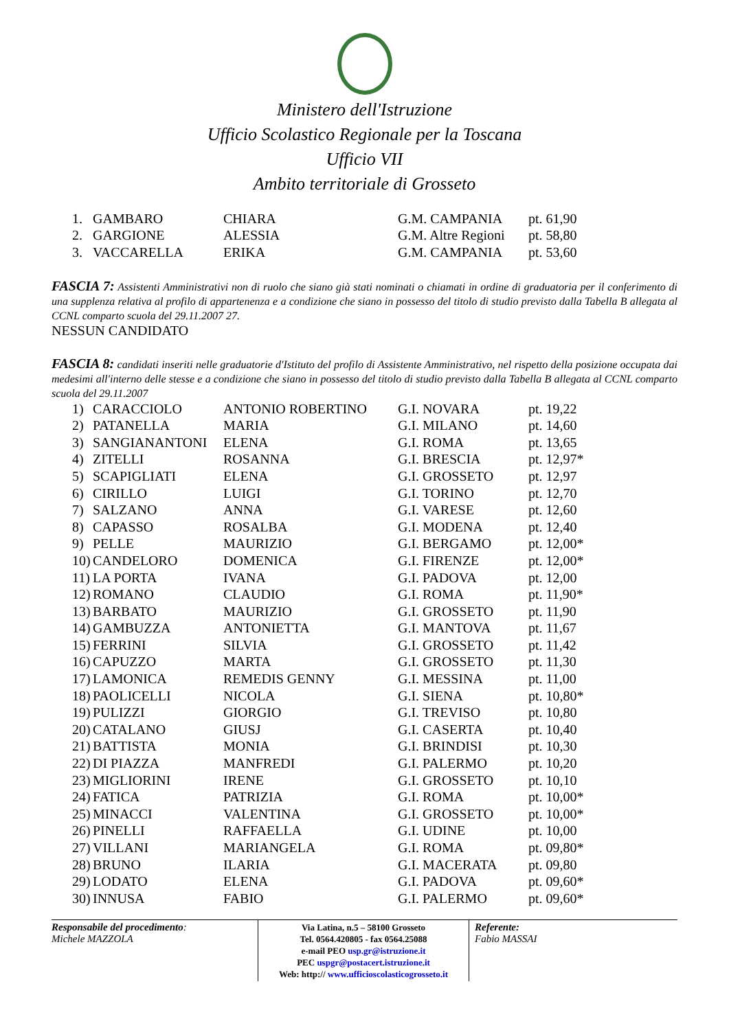Ministero dell'Istruzione
Ufficio Scolastico Regionale per la Toscana
Ufficio VII
Ambito territoriale di Grosseto
| 1. | GAMBARO | CHIARA | G.M. CAMPANIA | pt. 61,90 |
| 2. | GARGIONE | ALESSIA | G.M. Altre Regioni | pt. 58,80 |
| 3. | VACCARELLA | ERIKA | G.M. CAMPANIA | pt. 53,60 |
FASCIA 7: Assistenti Amministrativi non di ruolo che siano già stati nominati o chiamati in ordine di graduatoria per il conferimento di una supplenza relativa al profilo di appartenenza e a condizione che siano in possesso del titolo di studio previsto dalla Tabella B allegata al CCNL comparto scuola del 29.11.2007 27.
NESSUN CANDIDATO
FASCIA 8: candidati inseriti nelle graduatorie d'Istituto del profilo di Assistente Amministrativo, nel rispetto della posizione occupata dai medesimi all'interno delle stesse e a condizione che siano in possesso del titolo di studio previsto dalla Tabella B allegata al CCNL comparto scuola del 29.11.2007
| 1) | CARACCIOLO | ANTONIO ROBERTINO | G.I. NOVARA | pt. 19,22 |
| 2) | PATANELLA | MARIA | G.I. MILANO | pt. 14,60 |
| 3) | SANGIANANTONI | ELENA | G.I. ROMA | pt. 13,65 |
| 4) | ZITELLI | ROSANNA | G.I. BRESCIA | pt. 12,97* |
| 5) | SCAPIGLIATI | ELENA | G.I. GROSSETO | pt. 12,97 |
| 6) | CIRILLO | LUIGI | G.I. TORINO | pt. 12,70 |
| 7) | SALZANO | ANNA | G.I. VARESE | pt. 12,60 |
| 8) | CAPASSO | ROSALBA | G.I. MODENA | pt. 12,40 |
| 9) | PELLE | MAURIZIO | G.I. BERGAMO | pt. 12,00* |
| 10) | CANDELORO | DOMENICA | G.I. FIRENZE | pt. 12,00* |
| 11) | LA PORTA | IVANA | G.I. PADOVA | pt. 12,00 |
| 12) | ROMANO | CLAUDIO | G.I. ROMA | pt. 11,90* |
| 13) | BARBATO | MAURIZIO | G.I. GROSSETO | pt. 11,90 |
| 14) | GAMBUZZA | ANTONIETTA | G.I. MANTOVA | pt. 11,67 |
| 15) | FERRINI | SILVIA | G.I. GROSSETO | pt. 11,42 |
| 16) | CAPUZZO | MARTA | G.I. GROSSETO | pt. 11,30 |
| 17) | LAMONICA | REMEDIS GENNY | G.I. MESSINA | pt. 11,00 |
| 18) | PAOLICELLI | NICOLA | G.I. SIENA | pt. 10,80* |
| 19) | PULIZZI | GIORGIO | G.I. TREVISO | pt. 10,80 |
| 20) | CATALANO | GIUSJ | G.I. CASERTA | pt. 10,40 |
| 21) | BATTISTA | MONIA | G.I. BRINDISI | pt. 10,30 |
| 22) | DI PIAZZA | MANFREDI | G.I. PALERMO | pt. 10,20 |
| 23) | MIGLIORINI | IRENE | G.I. GROSSETO | pt. 10,10 |
| 24) | FATICA | PATRIZIA | G.I. ROMA | pt. 10,00* |
| 25) | MINACCI | VALENTINA | G.I. GROSSETO | pt. 10,00* |
| 26) | PINELLI | RAFFAELLA | G.I. UDINE | pt. 10,00 |
| 27) | VILLANI | MARIANGELA | G.I. ROMA | pt. 09,80* |
| 28) | BRUNO | ILARIA | G.I. MACERATA | pt. 09,80 |
| 29) | LODATO | ELENA | G.I. PADOVA | pt. 09,60* |
| 30) | INNUSA | FABIO | G.I. PALERMO | pt. 09,60* |
Responsabile del procedimento:
Michele MAZZOLA
Via Latina, n.5 – 58100 Grosseto
Tel. 0564.420805 - fax 0564.25088
e-mail PEO usp.gr@istruzione.it
PEC uspgr@postacert.istruzione.it
Web: http:// www.ufficioscolasticogrosseto.it
Referente:
Fabio MASSAI